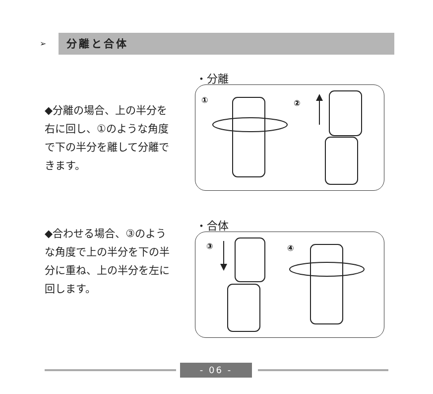➢ 分離と合体
・分離
◆分離の場合、上の半分を右に回し、①のような角度で下の半分を離して分離できます。
①
②
・合体
◆合わせる場合、③のような角度で上の半分を下の半分に重ね、上の半分を左に回します。
③
④
- 06 -